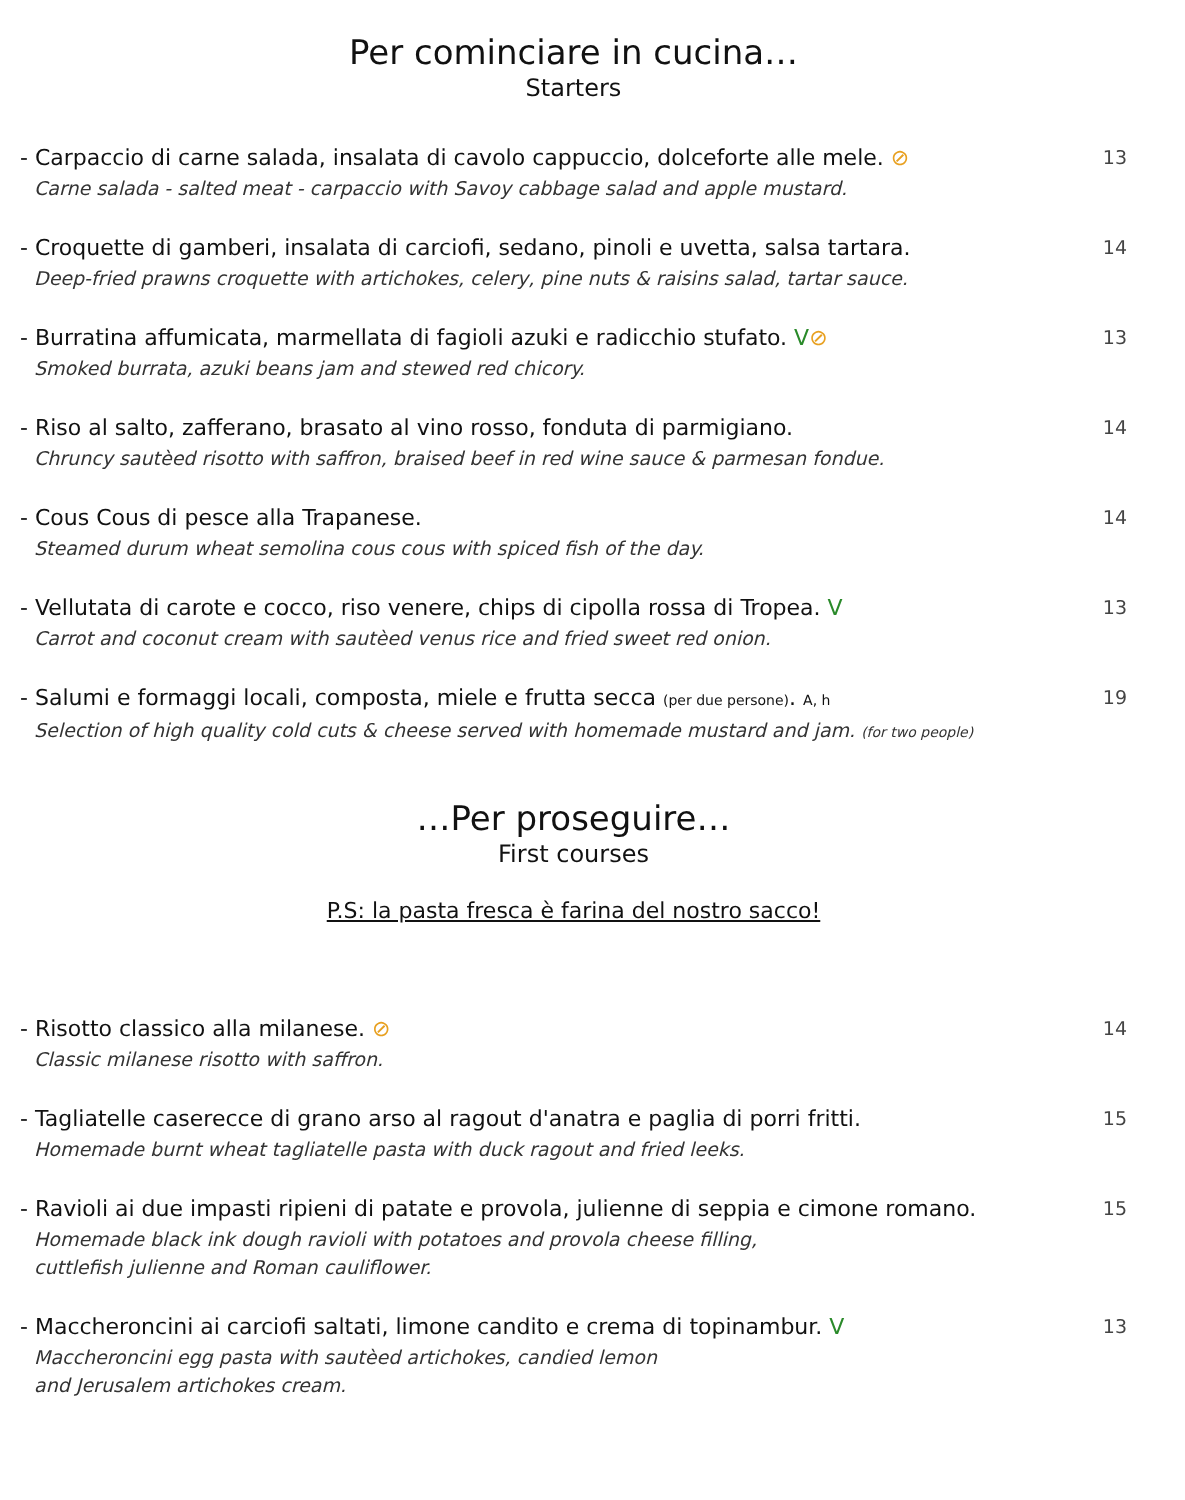Per cominciare in cucina…
Starters
- Carpaccio di carne salada, insalata di cavolo cappuccio, dolceforte alle mele. ⊘
Carne salada - salted meat - carpaccio with Savoy cabbage salad and apple mustard.
13
- Croquette di gamberi, insalata di carciofi, sedano, pinoli e uvetta, salsa tartara.
Deep-fried prawns croquette with artichokes, celery, pine nuts & raisins salad, tartar sauce.
14
- Burratina affumicata, marmellata di fagioli azuki e radicchio stufato. V⊘
Smoked burrata, azuki beans jam and stewed red chicory.
13
- Riso al salto, zafferano, brasato al vino rosso, fonduta di parmigiano.
Chruncy sautèed risotto with saffron, braised beef in red wine sauce & parmesan fondue.
14
- Cous Cous di pesce alla Trapanese.
Steamed durum wheat semolina cous cous with spiced fish of the day.
14
- Vellutata di carote e cocco, riso venere, chips di cipolla rossa di Tropea. V
Carrot and coconut cream with sautèed venus rice and fried sweet red onion.
13
- Salumi e formaggi locali, composta, miele e frutta secca (per due persone). A, h
Selection of high quality cold cuts & cheese served with homemade mustard and jam. (for two people)
19
…Per proseguire…
First courses
P.S: la pasta fresca è farina del nostro sacco!
- Risotto classico alla milanese. ⊘
Classic milanese risotto with saffron.
14
- Tagliatelle caserecce di grano arso al ragout d'anatra e paglia di porri fritti.
Homemade burnt wheat tagliatelle pasta with duck ragout and fried leeks.
15
- Ravioli ai due impasti ripieni di patate e provola, julienne di seppia e cimone romano.
Homemade black ink dough ravioli with potatoes and provola cheese filling,
cuttlefish julienne and Roman cauliflower.
15
- Maccheroncini ai carciofi saltati, limone candito e crema di topinambur. V
Maccheroncini egg pasta with sautèed artichokes, candied lemon
and Jerusalem artichokes cream.
13